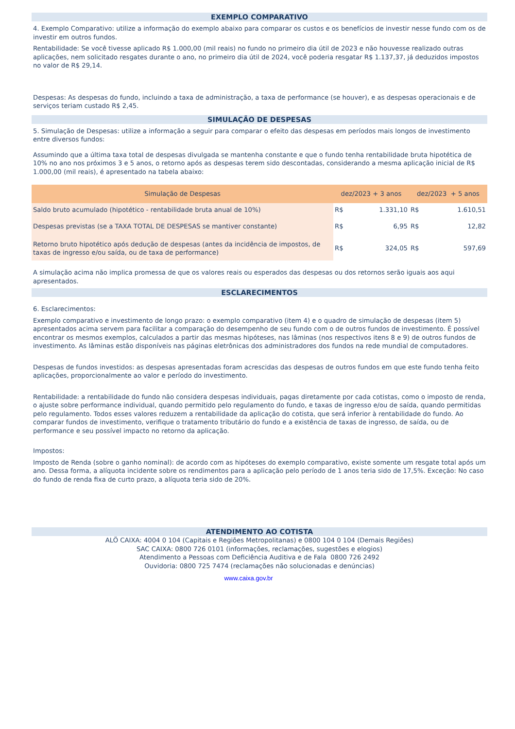EXEMPLO COMPARATIVO
4. Exemplo Comparativo: utilize a informação do exemplo abaixo para comparar os custos e os benefícios de investir nesse fundo com os de investir em outros fundos.
Rentabilidade: Se você tivesse aplicado R$ 1.000,00 (mil reais) no fundo no primeiro dia útil de 2023 e não houvesse realizado outras aplicações, nem solicitado resgates durante o ano, no primeiro dia útil de 2024, você poderia resgatar R$ 1.137,37, já deduzidos impostos no valor de R$ 29,14.
Despesas: As despesas do fundo, incluindo a taxa de administração, a taxa de performance (se houver), e as despesas operacionais e de serviços teriam custado R$ 2,45.
SIMULAÇÃO DE DESPESAS
5. Simulação de Despesas: utilize a informação a seguir para comparar o efeito das despesas em períodos mais longos de investimento entre diversos fundos:
Assumindo que a última taxa total de despesas divulgada se mantenha constante e que o fundo tenha rentabilidade bruta hipotética de 10% no ano nos próximos 3 e 5 anos, o retorno após as despesas terem sido descontadas, considerando a mesma aplicação inicial de R$ 1.000,00 (mil reais), é apresentado na tabela abaixo:
| Simulação de Despesas | dez/2023 + 3 anos | | dez/2023 + 5 anos | |
| --- | --- | --- | --- | --- |
| Saldo bruto acumulado (hipotético - rentabilidade bruta anual de 10%) | R$ | 1.331,10 | R$ | 1.610,51 |
| Despesas previstas (se a TAXA TOTAL DE DESPESAS se mantiver constante) | R$ | 6,95 | R$ | 12,82 |
| Retorno bruto hipotético após dedução de despesas (antes da incidência de impostos, de taxas de ingresso e/ou saída, ou de taxa de performance) | R$ | 324,05 | R$ | 597,69 |
A simulação acima não implica promessa de que os valores reais ou esperados das despesas ou dos retornos serão iguais aos aqui apresentados.
ESCLARECIMENTOS
6. Esclarecimentos:
Exemplo comparativo e investimento de longo prazo: o exemplo comparativo (item 4) e o quadro de simulação de despesas (item 5) apresentados acima servem para facilitar a comparação do desempenho de seu fundo com o de outros fundos de investimento. É possível encontrar os mesmos exemplos, calculados a partir das mesmas hipóteses, nas lâminas (nos respectivos itens 8 e 9) de outros fundos de investimento. As lâminas estão disponíveis nas páginas eletrônicas dos administradores dos fundos na rede mundial de computadores.
Despesas de fundos investidos: as despesas apresentadas foram acrescidas das despesas de outros fundos em que este fundo tenha feito aplicações, proporcionalmente ao valor e período do investimento.
Rentabilidade: a rentabilidade do fundo não considera despesas individuais, pagas diretamente por cada cotistas, como o imposto de renda, o ajuste sobre performance individual, quando permitido pelo regulamento do fundo, e taxas de ingresso e/ou de saída, quando permitidas pelo regulamento. Todos esses valores reduzem a rentabilidade da aplicação do cotista, que será inferior à rentabilidade do fundo. Ao comparar fundos de investimento, verifique o tratamento tributário do fundo e a existência de taxas de ingresso, de saída, ou de performance e seu possível impacto no retorno da aplicação.
Impostos:
Imposto de Renda (sobre o ganho nominal): de acordo com as hipóteses do exemplo comparativo, existe somente um resgate total após um ano. Dessa forma, a alíquota incidente sobre os rendimentos para a aplicação pelo período de 1 anos teria sido de 17,5%. Exceção: No caso do fundo de renda fixa de curto prazo, a alíquota teria sido de 20%.
ATENDIMENTO AO COTISTA
ALÖ CAIXA: 4004 0 104 (Capitais e Regiões Metropolitanas) e 0800 104 0 104 (Demais Regiões)
SAC CAIXA: 0800 726 0101 (informações, reclamações, sugestões e elogios)
Atendimento a Pessoas com Deficiência Auditiva e de Fala 0800 726 2492
Ouvidoria: 0800 725 7474 (reclamações não solucionadas e denúncias)
www.caixa.gov.br